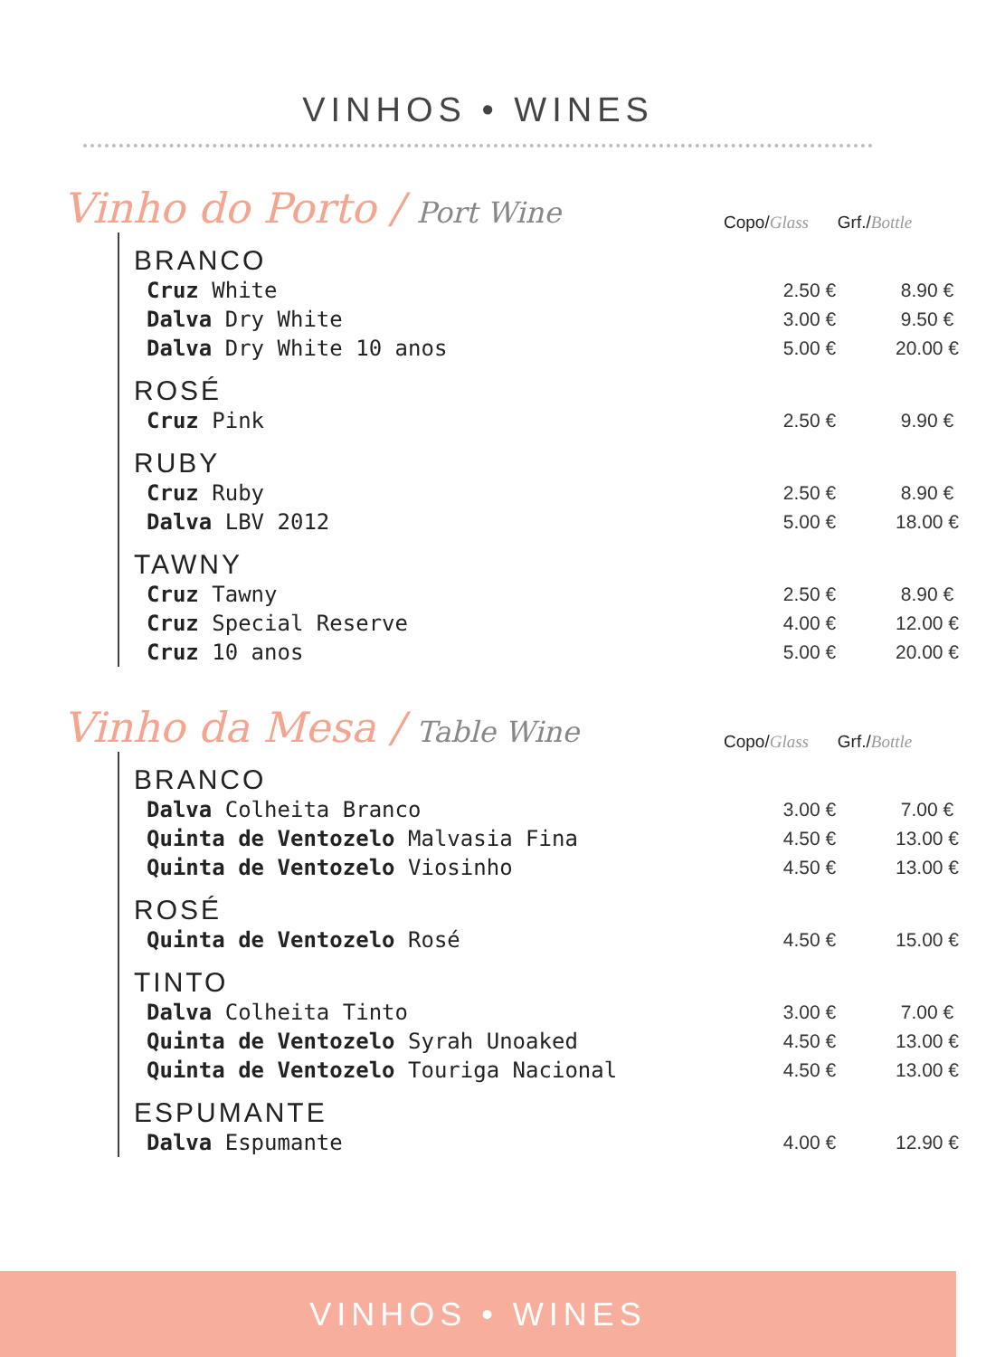VINHOS • WINES
Vinho do Porto / Port Wine
Copo/Glass Grf./Bottle
| BRANCO | | |
| Cruz White | 2.50 € | 8.90 € |
| Dalva Dry White | 3.00 € | 9.50 € |
| Dalva Dry White 10 anos | 5.00 € | 20.00 € |
| ROSÉ | | |
| Cruz Pink | 2.50 € | 9.90 € |
| RUBY | | |
| Cruz Ruby | 2.50 € | 8.90 € |
| Dalva LBV 2012 | 5.00 € | 18.00 € |
| TAWNY | | |
| Cruz Tawny | 2.50 € | 8.90 € |
| Cruz Special Reserve | 4.00 € | 12.00 € |
| Cruz 10 anos | 5.00 € | 20.00 € |
Vinho da Mesa / Table Wine
Copo/Glass Grf./Bottle
| BRANCO | | |
| Dalva Colheita Branco | 3.00 € | 7.00 € |
| Quinta de Ventozelo Malvasia Fina | 4.50 € | 13.00 € |
| Quinta de Ventozelo Viosinho | 4.50 € | 13.00 € |
| ROSÉ | | |
| Quinta de Ventozelo Rosé | 4.50 € | 15.00 € |
| TINTO | | |
| Dalva Colheita Tinto | 3.00 € | 7.00 € |
| Quinta de Ventozelo Syrah Unoaked | 4.50 € | 13.00 € |
| Quinta de Ventozelo Touriga Nacional | 4.50 € | 13.00 € |
| ESPUMANTE | | |
| Dalva Espumante | 4.00 € | 12.90 € |
VINHOS • WINES